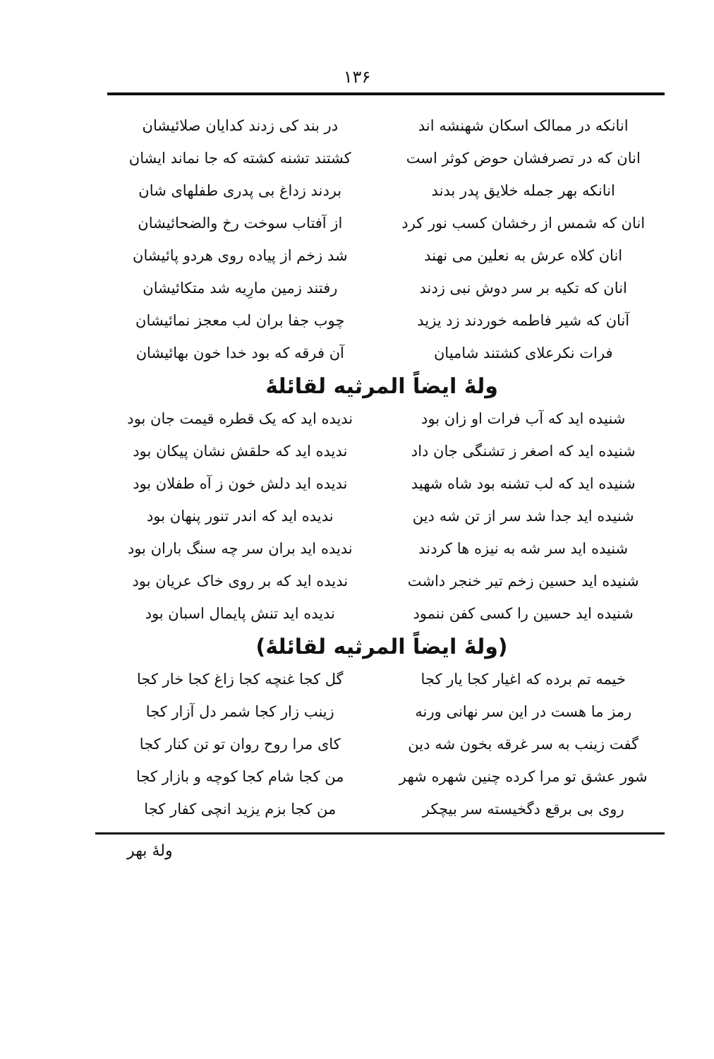۱۳۶
انانکه در ممالک اسکان شهنشه اند در بند کی زدند کدایان صلائیشان
انان که در تصرفشان حوض کوثر است کشتند تشنه کشته که جا نماند ایشان
انانکه بهر جمله خلایق پدر بدند بردند زداغ بی پدری طفلهای شان
انان که شمس از رخشان کسب نور کرد از آفتاب سوخت رخ والضحائیشان
انان کلاه عرش به نعلین می نهند شد زخم از پیاده روی هردو پائیشان
انان که تکیه بر سر دوش نبی زدند رفتند زمین مارِیه شد متکائیشان
آنان که شیر فاطمه خوردند زد یزید چوب جفا بران لب معجز نمائیشان
فرات نکرعلای کشتند شامیان آن فرقه که بود خدا خون بهائیشان
ولهٔ ایضاً المرثیه لقائلهٔ
شنیده اید که آب فرات او زان بود ندیده اید که یک قطره قیمت جان بود
شنیده اید که اصغر ز تشنگی جان داد ندیده اید که حلقش نشان پیکان بود
شنیده اید که لب تشنه بود شاه شهید ندیده اید دلش خون ز آه طفلان بود
شنیده اید جدا شد سر از تن شه دین ندیده اید که اندر تنور پنهان بود
شنیده اید سر شه به نیزه ها کردند ندیده اید بران سر چه سنگ باران بود
شنیده اید حسین زخم تیر خنجر داشت ندیده اید که بر روی خاک عریان بود
شنیده اید حسین را کسی کفن ننمود ندیده اید تنش پایمال اسبان بود
(ولهٔ ایضاً المرثیه لقائلهٔ)
خیمه تم برده که اغیار کجا یار کجا گل کجا غنچه کجا زاغ کجا خار کجا
رمز ما هست در این سر نهانی ورنه زینب زار کجا شمر دل آزار کجا
گفت زینب به سر غرقه بخون شه دین کای مرا روح روان تو تن کنار کجا
شور عشق تو مرا کرده چنین شهره شهر من کجا شام کجا کوچه و بازار کجا
روی بی برقع دگخیسته سر بیچکر من کجا بزم یزید انچی کفار کجا
ولهٔ بهر